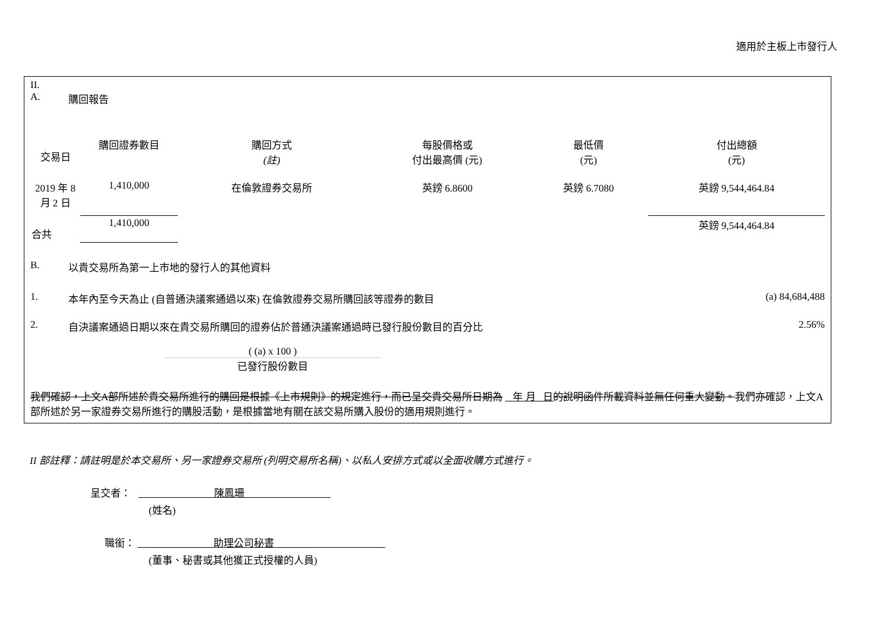適用於主板上市發行人
II.
A. 購回報告
| 交易日 | 購回證券數目 | 購回方式 (註) | 每股價格或 付出最高價 (元) | 最低價 (元) | 付出總額 (元) |
| --- | --- | --- | --- | --- | --- |
| 2019 年 8 月 2 日 | 1,410,000 | 在倫敦證券交易所 | 英鎊 6.8600 | 英鎊 6.7080 | 英鎊 9,544,464.84 |
| 合共 | 1,410,000 | | | | 英鎊 9,544,464.84 |
B. 以貴交易所為第一上市地的發行人的其他資料
1. 本年內至今天為止 (自普通決議案通過以來) 在倫敦證券交易所購回該等證券的數目 (a) 84,684,488
2. 自決議案通過日期以來在貴交易所購回的證券佔於普通決議案通過時已發行股份數目的百分比 2.56%
( (a) x 100 )
已發行股份數目
我們確認，上文A部所述於貴交易所進行的購回是根據《上市規則》的規定進行，而已呈交貴交易所日期為 年 月 日 的說明函件所載資料並無任何重大變動。我們亦確認，上文A部所述於另一家證券交易所進行的購股活動，是根據當地有關在該交易所購入股份的適用規則進行。
II 部註釋：請註明是於本交易所、另一家證券交易所 (列明交易所名稱)、以私人安排方式或以全面收購方式進行。
呈交者： 陳鳳珊
(姓名)
職銜： 助理公司秘書
(董事、秘書或其他獲正式授權的人員)